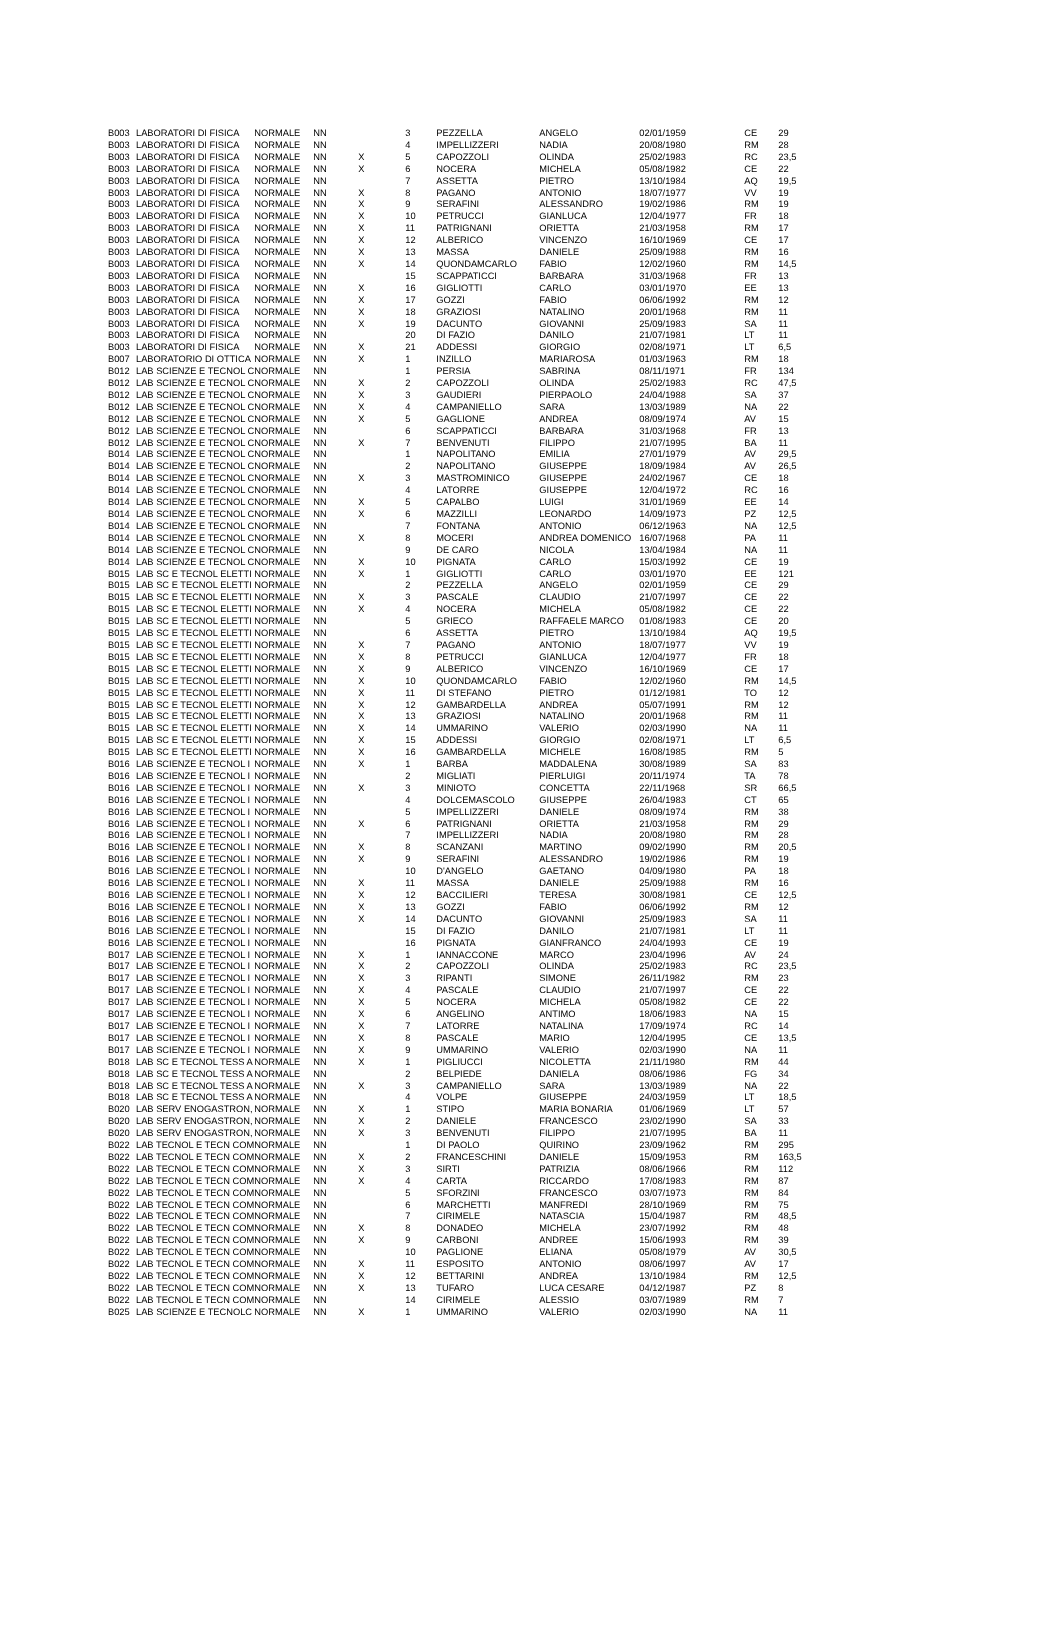| B003 | LABORATORI DI FISICA | NORMALE | NN | | 3 | PEZZELLA | ANGELO | 02/01/1959 | CE | 29 |
| B003 | LABORATORI DI FISICA | NORMALE | NN | | 4 | IMPELLIZZERI | NADIA | 20/08/1980 | RM | 28 |
| B003 | LABORATORI DI FISICA | NORMALE | NN | X | 5 | CAPOZZOLI | OLINDA | 25/02/1983 | RC | 23,5 |
| B003 | LABORATORI DI FISICA | NORMALE | NN | X | 6 | NOCERA | MICHELA | 05/08/1982 | CE | 22 |
| B003 | LABORATORI DI FISICA | NORMALE | NN | | 7 | ASSETTA | PIETRO | 13/10/1984 | AQ | 19,5 |
| B003 | LABORATORI DI FISICA | NORMALE | NN | X | 8 | PAGANO | ANTONIO | 18/07/1977 | VV | 19 |
| B003 | LABORATORI DI FISICA | NORMALE | NN | X | 9 | SERAFINI | ALESSANDRO | 19/02/1986 | RM | 19 |
| B003 | LABORATORI DI FISICA | NORMALE | NN | X | 10 | PETRUCCI | GIANLUCA | 12/04/1977 | FR | 18 |
| B003 | LABORATORI DI FISICA | NORMALE | NN | X | 11 | PATRIGNANI | ORIETTA | 21/03/1958 | RM | 17 |
| B003 | LABORATORI DI FISICA | NORMALE | NN | X | 12 | ALBERICO | VINCENZO | 16/10/1969 | CE | 17 |
| B003 | LABORATORI DI FISICA | NORMALE | NN | X | 13 | MASSA | DANIELE | 25/09/1988 | RM | 16 |
| B003 | LABORATORI DI FISICA | NORMALE | NN | X | 14 | QUONDAMCARLO | FABIO | 12/02/1960 | RM | 14,5 |
| B003 | LABORATORI DI FISICA | NORMALE | NN | | 15 | SCAPPATICCI | BARBARA | 31/03/1968 | FR | 13 |
| B003 | LABORATORI DI FISICA | NORMALE | NN | X | 16 | GIGLIOTTI | CARLO | 03/01/1970 | EE | 13 |
| B003 | LABORATORI DI FISICA | NORMALE | NN | X | 17 | GOZZI | FABIO | 06/06/1992 | RM | 12 |
| B003 | LABORATORI DI FISICA | NORMALE | NN | X | 18 | GRAZIOSI | NATALINO | 20/01/1968 | RM | 11 |
| B003 | LABORATORI DI FISICA | NORMALE | NN | X | 19 | DACUNTO | GIOVANNI | 25/09/1983 | SA | 11 |
| B003 | LABORATORI DI FISICA | NORMALE | NN | | 20 | DI FAZIO | DANILO | 21/07/1981 | LT | 11 |
| B003 | LABORATORI DI FISICA | NORMALE | NN | X | 21 | ADDESSI | GIORGIO | 02/08/1971 | LT | 6,5 |
| B007 | LABORATORIO DI OTTICA | NORMALE | NN | X | 1 | INZILLO | MARIAROSA | 01/03/1963 | RM | 18 |
| B012 | LAB SCIENZE E TECNOL C | NORMALE | NN | | 1 | PERSIA | SABRINA | 08/11/1971 | FR | 134 |
| B012 | LAB SCIENZE E TECNOL C | NORMALE | NN | X | 2 | CAPOZZOLI | OLINDA | 25/02/1983 | RC | 47,5 |
| B012 | LAB SCIENZE E TECNOL C | NORMALE | NN | X | 3 | GAUDIERI | PIERPAOLO | 24/04/1988 | SA | 37 |
| B012 | LAB SCIENZE E TECNOL C | NORMALE | NN | X | 4 | CAMPANIELLO | SARA | 13/03/1989 | NA | 22 |
| B012 | LAB SCIENZE E TECNOL C | NORMALE | NN | X | 5 | GAGLIONE | ANDREA | 08/09/1974 | AV | 15 |
| B012 | LAB SCIENZE E TECNOL C | NORMALE | NN | | 6 | SCAPPATICCI | BARBARA | 31/03/1968 | FR | 13 |
| B012 | LAB SCIENZE E TECNOL C | NORMALE | NN | X | 7 | BENVENUTI | FILIPPO | 21/07/1995 | BA | 11 |
| B014 | LAB SCIENZE E TECNOL C | NORMALE | NN | | 1 | NAPOLITANO | EMILIA | 27/01/1979 | AV | 29,5 |
| B014 | LAB SCIENZE E TECNOL C | NORMALE | NN | | 2 | NAPOLITANO | GIUSEPPE | 18/09/1984 | AV | 26,5 |
| B014 | LAB SCIENZE E TECNOL C | NORMALE | NN | X | 3 | MASTROMINICO | GIUSEPPE | 24/02/1967 | CE | 18 |
| B014 | LAB SCIENZE E TECNOL C | NORMALE | NN | | 4 | LATORRE | GIUSEPPE | 12/04/1972 | RC | 16 |
| B014 | LAB SCIENZE E TECNOL C | NORMALE | NN | X | 5 | CAPALBO | LUIGI | 31/01/1969 | EE | 14 |
| B014 | LAB SCIENZE E TECNOL C | NORMALE | NN | X | 6 | MAZZILLI | LEONARDO | 14/09/1973 | PZ | 12,5 |
| B014 | LAB SCIENZE E TECNOL C | NORMALE | NN | | 7 | FONTANA | ANTONIO | 06/12/1963 | NA | 12,5 |
| B014 | LAB SCIENZE E TECNOL C | NORMALE | NN | X | 8 | MOCERI | ANDREA DOMENICO | 16/07/1968 | PA | 11 |
| B014 | LAB SCIENZE E TECNOL C | NORMALE | NN | | 9 | DE CARO | NICOLA | 13/04/1984 | NA | 11 |
| B014 | LAB SCIENZE E TECNOL C | NORMALE | NN | X | 10 | PIGNATA | CARLO | 15/03/1992 | CE | 19 |
| B015 | LAB SC E TECNOL ELETTI | NORMALE | NN | X | 1 | GIGLIOTTI | CARLO | 03/01/1970 | EE | 121 |
| B015 | LAB SC E TECNOL ELETTI | NORMALE | NN | | 2 | PEZZELLA | ANGELO | 02/01/1959 | CE | 29 |
| B015 | LAB SC E TECNOL ELETTI | NORMALE | NN | X | 3 | PASCALE | CLAUDIO | 21/07/1997 | CE | 22 |
| B015 | LAB SC E TECNOL ELETTI | NORMALE | NN | X | 4 | NOCERA | MICHELA | 05/08/1982 | CE | 22 |
| B015 | LAB SC E TECNOL ELETTI | NORMALE | NN | | 5 | GRIECO | RAFFAELE MARCO | 01/08/1983 | CE | 20 |
| B015 | LAB SC E TECNOL ELETTI | NORMALE | NN | | 6 | ASSETTA | PIETRO | 13/10/1984 | AQ | 19,5 |
| B015 | LAB SC E TECNOL ELETTI | NORMALE | NN | X | 7 | PAGANO | ANTONIO | 18/07/1977 | VV | 19 |
| B015 | LAB SC E TECNOL ELETTI | NORMALE | NN | X | 8 | PETRUCCI | GIANLUCA | 12/04/1977 | FR | 18 |
| B015 | LAB SC E TECNOL ELETTI | NORMALE | NN | X | 9 | ALBERICO | VINCENZO | 16/10/1969 | CE | 17 |
| B015 | LAB SC E TECNOL ELETTI | NORMALE | NN | X | 10 | QUONDAMCARLO | FABIO | 12/02/1960 | RM | 14,5 |
| B015 | LAB SC E TECNOL ELETTI | NORMALE | NN | X | 11 | DI STEFANO | PIETRO | 01/12/1981 | TO | 12 |
| B015 | LAB SC E TECNOL ELETTI | NORMALE | NN | X | 12 | GAMBARDELLA | ANDREA | 05/07/1991 | RM | 12 |
| B015 | LAB SC E TECNOL ELETTI | NORMALE | NN | X | 13 | GRAZIOSI | NATALINO | 20/01/1968 | RM | 11 |
| B015 | LAB SC E TECNOL ELETTI | NORMALE | NN | X | 14 | UMMARINO | VALERIO | 02/03/1990 | NA | 11 |
| B015 | LAB SC E TECNOL ELETTI | NORMALE | NN | X | 15 | ADDESSI | GIORGIO | 02/08/1971 | LT | 6,5 |
| B015 | LAB SC E TECNOL ELETTI | NORMALE | NN | X | 16 | GAMBARDELLA | MICHELE | 16/08/1985 | RM | 5 |
| B016 | LAB SCIENZE E TECNOL I | NORMALE | NN | X | 1 | BARBA | MADDALENA | 30/08/1989 | SA | 83 |
| B016 | LAB SCIENZE E TECNOL I | NORMALE | NN | | 2 | MIGLIATI | PIERLUIGI | 20/11/1974 | TA | 78 |
| B016 | LAB SCIENZE E TECNOL I | NORMALE | NN | X | 3 | MINIOTO | CONCETTA | 22/11/1968 | SR | 66,5 |
| B016 | LAB SCIENZE E TECNOL I | NORMALE | NN | | 4 | DOLCEMASCOLO | GIUSEPPE | 26/04/1983 | CT | 65 |
| B016 | LAB SCIENZE E TECNOL I | NORMALE | NN | | 5 | IMPELLIZZERI | DANIELE | 08/09/1974 | RM | 38 |
| B016 | LAB SCIENZE E TECNOL I | NORMALE | NN | X | 6 | PATRIGNANI | ORIETTA | 21/03/1958 | RM | 29 |
| B016 | LAB SCIENZE E TECNOL I | NORMALE | NN | | 7 | IMPELLIZZERI | NADIA | 20/08/1980 | RM | 28 |
| B016 | LAB SCIENZE E TECNOL I | NORMALE | NN | X | 8 | SCANZANI | MARTINO | 09/02/1990 | RM | 20,5 |
| B016 | LAB SCIENZE E TECNOL I | NORMALE | NN | X | 9 | SERAFINI | ALESSANDRO | 19/02/1986 | RM | 19 |
| B016 | LAB SCIENZE E TECNOL I | NORMALE | NN | | 10 | D'ANGELO | GAETANO | 04/09/1980 | PA | 18 |
| B016 | LAB SCIENZE E TECNOL I | NORMALE | NN | X | 11 | MASSA | DANIELE | 25/09/1988 | RM | 16 |
| B016 | LAB SCIENZE E TECNOL I | NORMALE | NN | X | 12 | BACCILIERI | TERESA | 30/08/1981 | CE | 12,5 |
| B016 | LAB SCIENZE E TECNOL I | NORMALE | NN | X | 13 | GOZZI | FABIO | 06/06/1992 | RM | 12 |
| B016 | LAB SCIENZE E TECNOL I | NORMALE | NN | X | 14 | DACUNTO | GIOVANNI | 25/09/1983 | SA | 11 |
| B016 | LAB SCIENZE E TECNOL I | NORMALE | NN | | 15 | DI FAZIO | DANILO | 21/07/1981 | LT | 11 |
| B016 | LAB SCIENZE E TECNOL I | NORMALE | NN | | 16 | PIGNATA | GIANFRANCO | 24/04/1993 | CE | 19 |
| B017 | LAB SCIENZE E TECNOL I | NORMALE | NN | X | 1 | IANNACCONE | MARCO | 23/04/1996 | AV | 24 |
| B017 | LAB SCIENZE E TECNOL I | NORMALE | NN | X | 2 | CAPOZZOLI | OLINDA | 25/02/1983 | RC | 23,5 |
| B017 | LAB SCIENZE E TECNOL I | NORMALE | NN | X | 3 | RIPANTI | SIMONE | 26/11/1982 | RM | 23 |
| B017 | LAB SCIENZE E TECNOL I | NORMALE | NN | X | 4 | PASCALE | CLAUDIO | 21/07/1997 | CE | 22 |
| B017 | LAB SCIENZE E TECNOL I | NORMALE | NN | X | 5 | NOCERA | MICHELA | 05/08/1982 | CE | 22 |
| B017 | LAB SCIENZE E TECNOL I | NORMALE | NN | X | 6 | ANGELINO | ANTIMO | 18/06/1983 | NA | 15 |
| B017 | LAB SCIENZE E TECNOL I | NORMALE | NN | X | 7 | LATORRE | NATALINA | 17/09/1974 | RC | 14 |
| B017 | LAB SCIENZE E TECNOL I | NORMALE | NN | X | 8 | PASCALE | MARIO | 12/04/1995 | CE | 13,5 |
| B017 | LAB SCIENZE E TECNOL I | NORMALE | NN | X | 9 | UMMARINO | VALERIO | 02/03/1990 | NA | 11 |
| B018 | LAB SC E TECNOL TESS A | NORMALE | NN | X | 1 | PIGLIUCCI | NICOLETTA | 21/11/1980 | RM | 44 |
| B018 | LAB SC E TECNOL TESS A | NORMALE | NN | | 2 | BELPIEDE | DANIELA | 08/06/1986 | FG | 34 |
| B018 | LAB SC E TECNOL TESS A | NORMALE | NN | X | 3 | CAMPANIELLO | SARA | 13/03/1989 | NA | 22 |
| B018 | LAB SC E TECNOL TESS A | NORMALE | NN | | 4 | VOLPE | GIUSEPPE | 24/03/1959 | LT | 18,5 |
| B020 | LAB SERV ENOGASTRON, | NORMALE | NN | X | 1 | STIPO | MARIA BONARIA | 01/06/1969 | LT | 57 |
| B020 | LAB SERV ENOGASTRON, | NORMALE | NN | X | 2 | DANIELE | FRANCESCO | 23/02/1990 | SA | 33 |
| B020 | LAB SERV ENOGASTRON, | NORMALE | NN | X | 3 | BENVENUTI | FILIPPO | 21/07/1995 | BA | 11 |
| B022 | LAB TECNOL E TECN COM | NORMALE | NN | | 1 | DI PAOLO | QUIRINO | 23/09/1962 | RM | 295 |
| B022 | LAB TECNOL E TECN COM | NORMALE | NN | X | 2 | FRANCESCHINI | DANIELE | 15/09/1953 | RM | 163,5 |
| B022 | LAB TECNOL E TECN COM | NORMALE | NN | X | 3 | SIRTI | PATRIZIA | 08/06/1966 | RM | 112 |
| B022 | LAB TECNOL E TECN COM | NORMALE | NN | X | 4 | CARTA | RICCARDO | 17/08/1983 | RM | 87 |
| B022 | LAB TECNOL E TECN COM | NORMALE | NN | | 5 | SFORZINI | FRANCESCO | 03/07/1973 | RM | 84 |
| B022 | LAB TECNOL E TECN COM | NORMALE | NN | | 6 | MARCHETTI | MANFREDI | 28/10/1969 | RM | 75 |
| B022 | LAB TECNOL E TECN COM | NORMALE | NN | | 7 | CIRIMELE | NATASCIA | 15/04/1987 | RM | 48,5 |
| B022 | LAB TECNOL E TECN COM | NORMALE | NN | X | 8 | DONADEO | MICHELA | 23/07/1992 | RM | 48 |
| B022 | LAB TECNOL E TECN COM | NORMALE | NN | X | 9 | CARBONI | ANDREE | 15/06/1993 | RM | 39 |
| B022 | LAB TECNOL E TECN COM | NORMALE | NN | | 10 | PAGLIONE | ELIANA | 05/08/1979 | AV | 30,5 |
| B022 | LAB TECNOL E TECN COM | NORMALE | NN | X | 11 | ESPOSITO | ANTONIO | 08/06/1997 | AV | 17 |
| B022 | LAB TECNOL E TECN COM | NORMALE | NN | X | 12 | BETTARINI | ANDREA | 13/10/1984 | RM | 12,5 |
| B022 | LAB TECNOL E TECN COM | NORMALE | NN | X | 13 | TUFARO | LUCA CESARE | 04/12/1987 | PZ | 8 |
| B022 | LAB TECNOL E TECN COM | NORMALE | NN | | 14 | CIRIMELE | ALESSIO | 03/07/1989 | RM | 7 |
| B025 | LAB SCIENZE E TECNOLC | NORMALE | NN | X | 1 | UMMARINO | VALERIO | 02/03/1990 | NA | 11 |